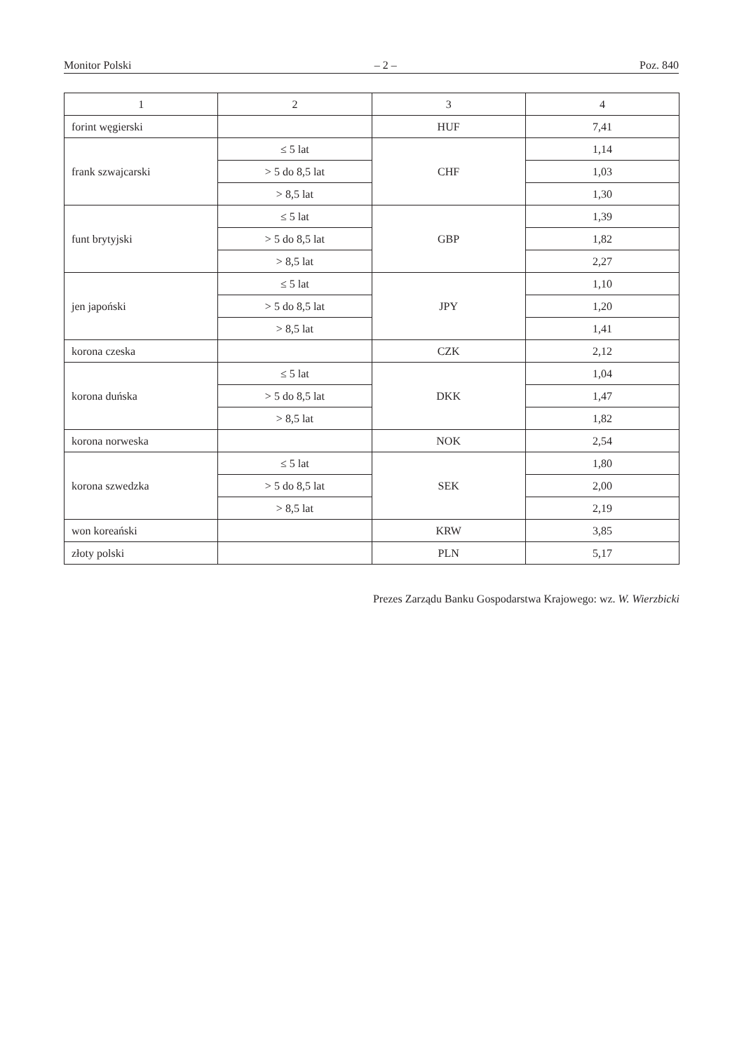Monitor Polski – 2 – Poz. 840
| 1 | 2 | 3 | 4 |
| forint węgierski | | HUF | 7,41 |
| frank szwajcarski | ≤ 5 lat | CHF | 1,14 |
| | > 5 do 8,5 lat | | 1,03 |
| | > 8,5 lat | | 1,30 |
| funt brytyjski | ≤ 5 lat | GBP | 1,39 |
| | > 5 do 8,5 lat | | 1,82 |
| | > 8,5 lat | | 2,27 |
| jen japoński | ≤ 5 lat | JPY | 1,10 |
| | > 5 do 8,5 lat | | 1,20 |
| | > 8,5 lat | | 1,41 |
| korona czeska | | CZK | 2,12 |
| korona duńska | ≤ 5 lat | DKK | 1,04 |
| | > 5 do 8,5 lat | | 1,47 |
| | > 8,5 lat | | 1,82 |
| korona norweska | | NOK | 2,54 |
| korona szwedzka | ≤ 5 lat | SEK | 1,80 |
| | > 5 do 8,5 lat | | 2,00 |
| | > 8,5 lat | | 2,19 |
| won koreański | | KRW | 3,85 |
| złoty polski | | PLN | 5,17 |
Prezes Zarządu Banku Gospodarstwa Krajowego: wz. W. Wierzbicki